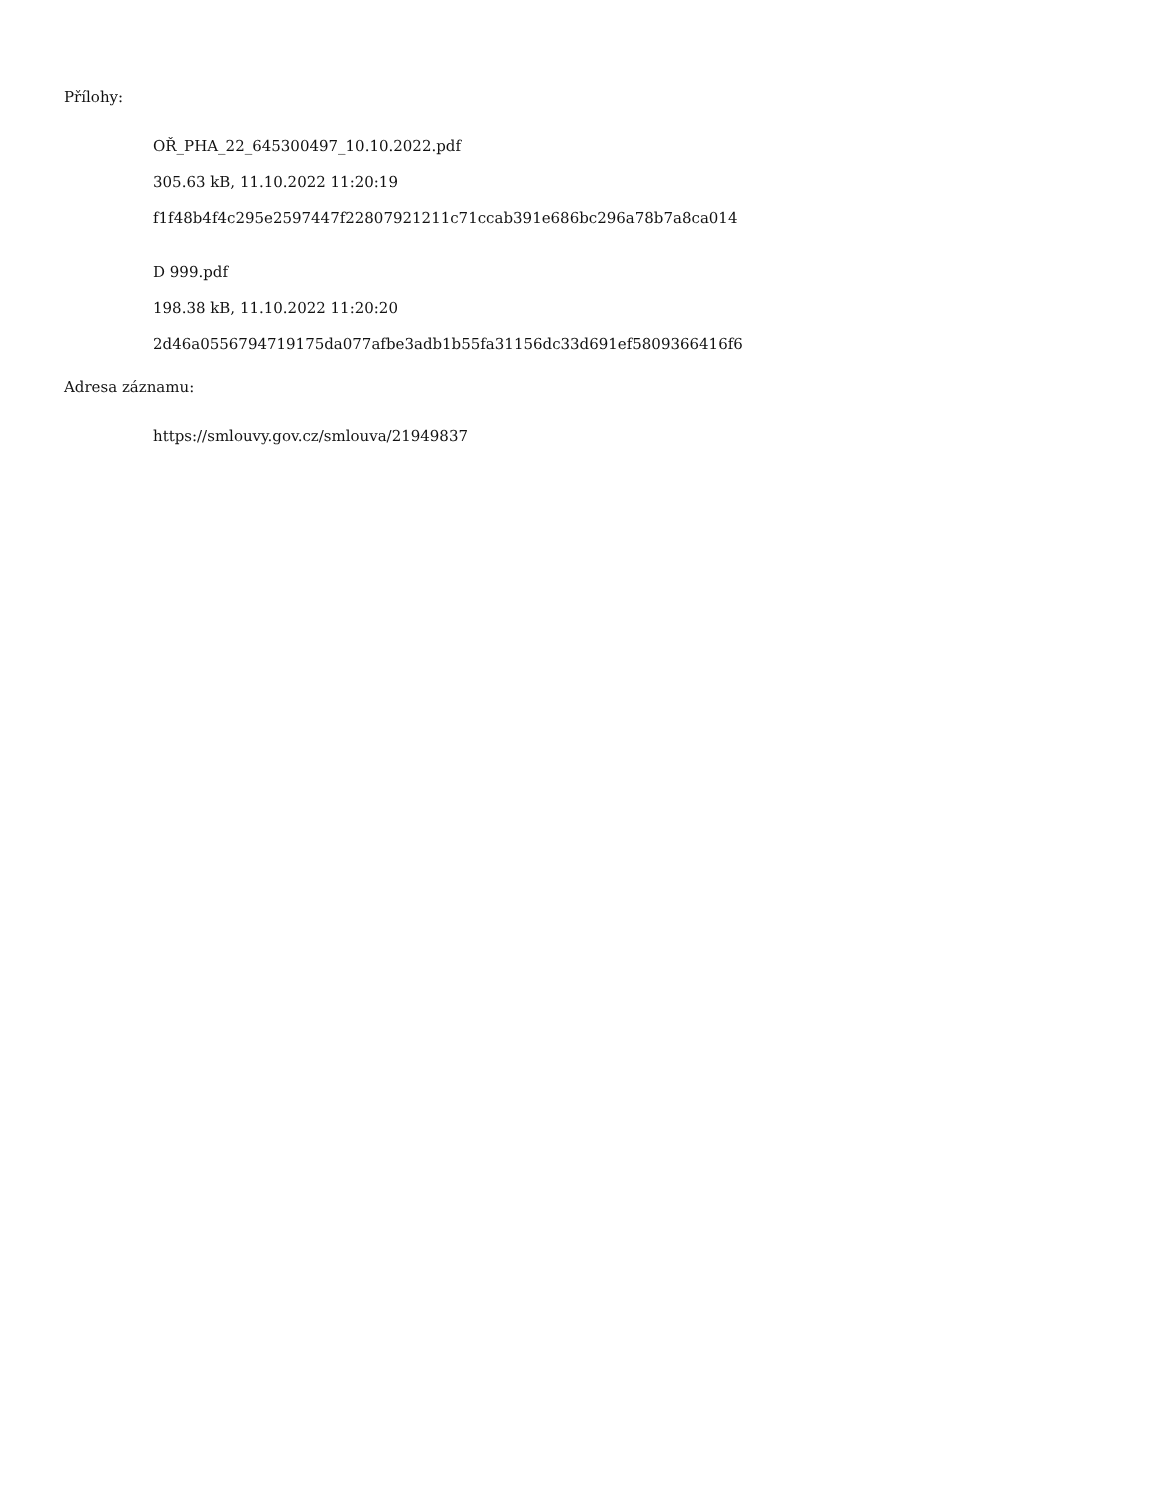Přílohy:
OŘ_PHA_22_645300497_10.10.2022.pdf
305.63 kB, 11.10.2022 11:20:19
f1f48b4f4c295e2597447f22807921211c71ccab391e686bc296a78b7a8ca014
D 999.pdf
198.38 kB, 11.10.2022 11:20:20
2d46a0556794719175da077afbe3adb1b55fa31156dc33d691ef5809366416f6
Adresa záznamu:
https://smlouvy.gov.cz/smlouva/21949837